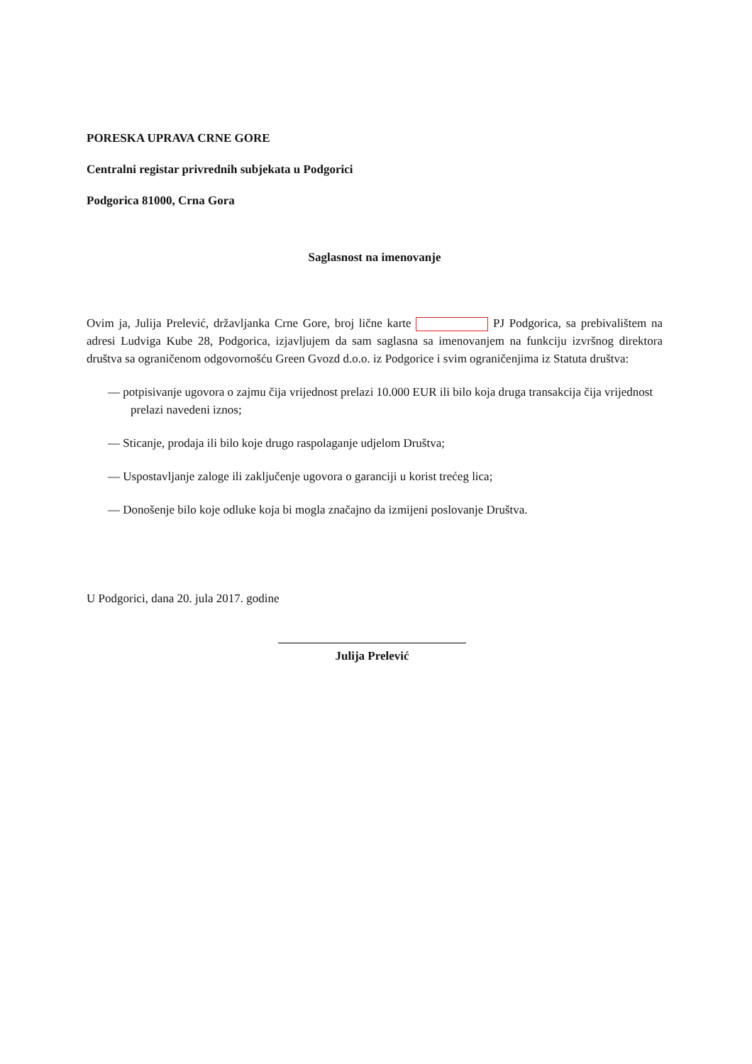PORESKA UPRAVA CRNE GORE
Centralni registar privrednih subjekata u Podgorici
Podgorica 81000, Crna Gora
Saglasnost na imenovanje
Ovim ja, Julija Prelević, državljanka Crne Gore, broj lične karte PJ Podgorica, sa prebivalištem na adresi Ludviga Kube 28, Podgorica, izjavljujem da sam saglasna sa imenovanjem na funkciju izvršnog direktora društva sa ograničenom odgovornošću Green Gvozd d.o.o. iz Podgorice i svim ograničenjima iz Statuta društva:
— potpisivanje ugovora o zajmu čija vrijednost prelazi 10.000 EUR ili bilo koja druga transakcija čija vrijednost prelazi navedeni iznos;
— Sticanje, prodaja ili bilo koje drugo raspolaganje udjelom Društva;
— Uspostavljanje zaloge ili zaključenje ugovora o garanciji u korist trećeg lica;
— Donošenje bilo koje odluke koja bi mogla značajno da izmijeni poslovanje Društva.
U Podgorici, dana 20. jula 2017. godine
Julija Prelević